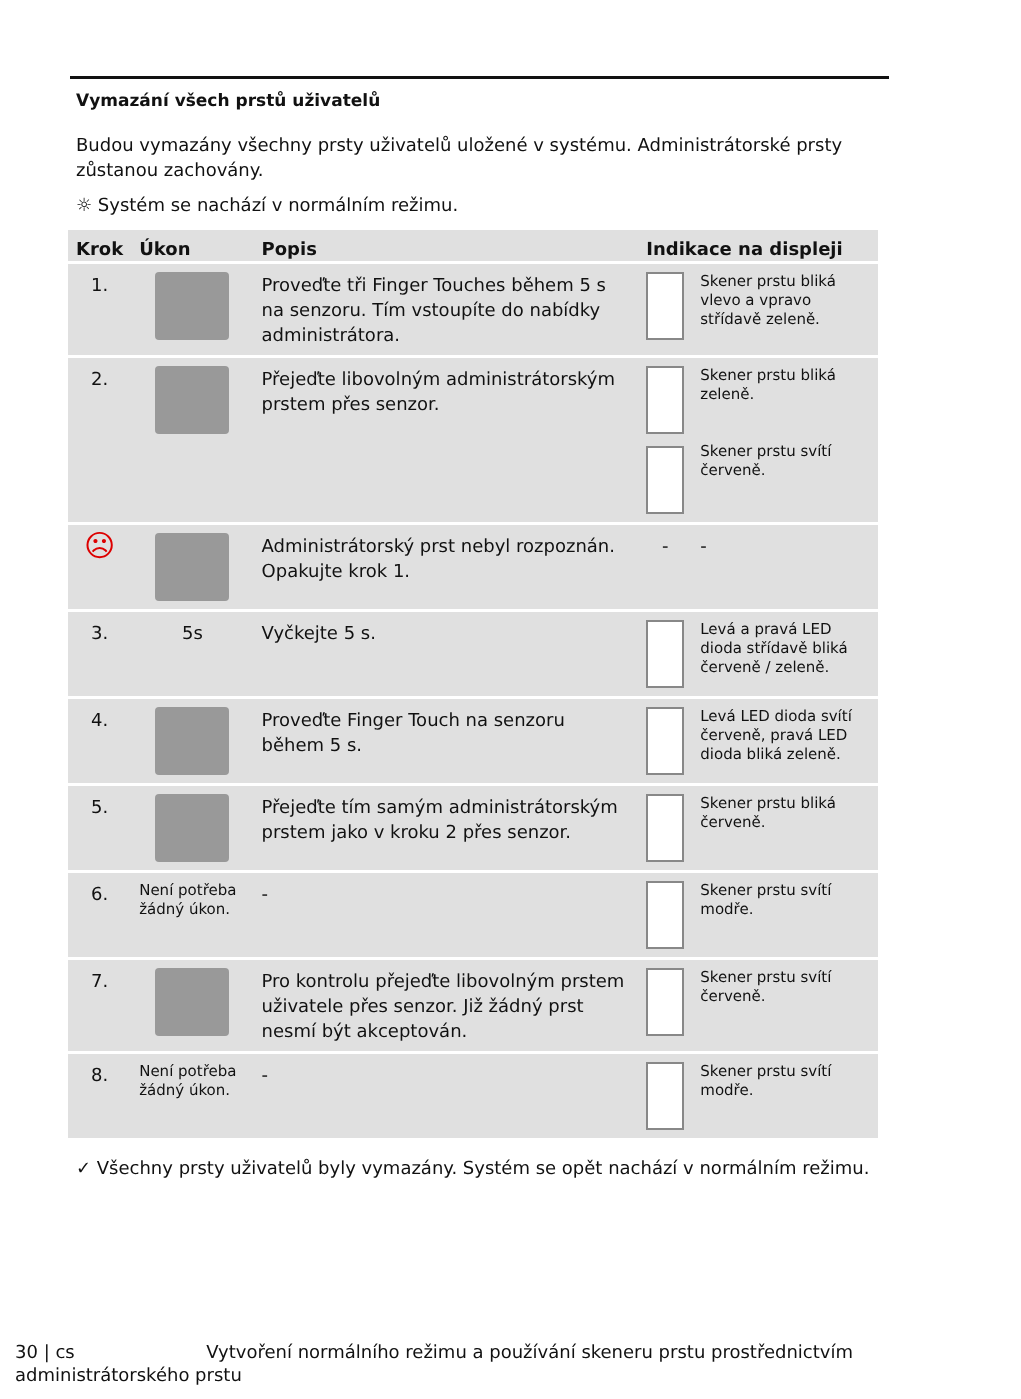Vymazání všech prstů uživatelů
Budou vymazány všechny prsty uživatelů uložené v systému. Administrátorské prsty zůstanou zachovány.
☼ Systém se nachází v normálním režimu.
| Krok | Úkon | Popis | Indikace na displeji | |
| --- | --- | --- | --- | --- |
| 1. | | Proveďte tři Finger Touches během 5 s na senzoru. Tím vstoupíte do nabídky administrátora. | | Skener prstu bliká vlevo a vpravo střídavě zeleně. |
| 2. | | Přejeďte libovolným administrátorským prstem přes senzor. | | Skener prstu bliká zeleně. Skener prstu svítí červeně. |
| ☹ | | Administrátorský prst nebyl rozpoznán. Opakujte krok 1. | - | - |
| 3. | 5s | Vyčkejte 5 s. | | Levá a pravá LED dioda střídavě bliká červeně / zeleně. |
| 4. | | Proveďte Finger Touch na senzoru během 5 s. | | Levá LED dioda svítí červeně, pravá LED dioda bliká zeleně. |
| 5. | | Přejeďte tím samým administrátorským prstem jako v kroku 2 přes senzor. | | Skener prstu bliká červeně. |
| 6. | Není potřeba žádný úkon. | - | | Skener prstu svítí modře. |
| 7. | | Pro kontrolu přejeďte libovolným prstem uživatele přes senzor. Již žádný prst nesmí být akceptován. | | Skener prstu svítí červeně. |
| 8. | Není potřeba žádný úkon. | - | | Skener prstu svítí modře. |
✓ Všechny prsty uživatelů byly vymazány. Systém se opět nachází v normálním režimu.
30 | cs Vytvoření normálního režimu a používání skeneru prstu prostřednictvím
administrátorského prstu